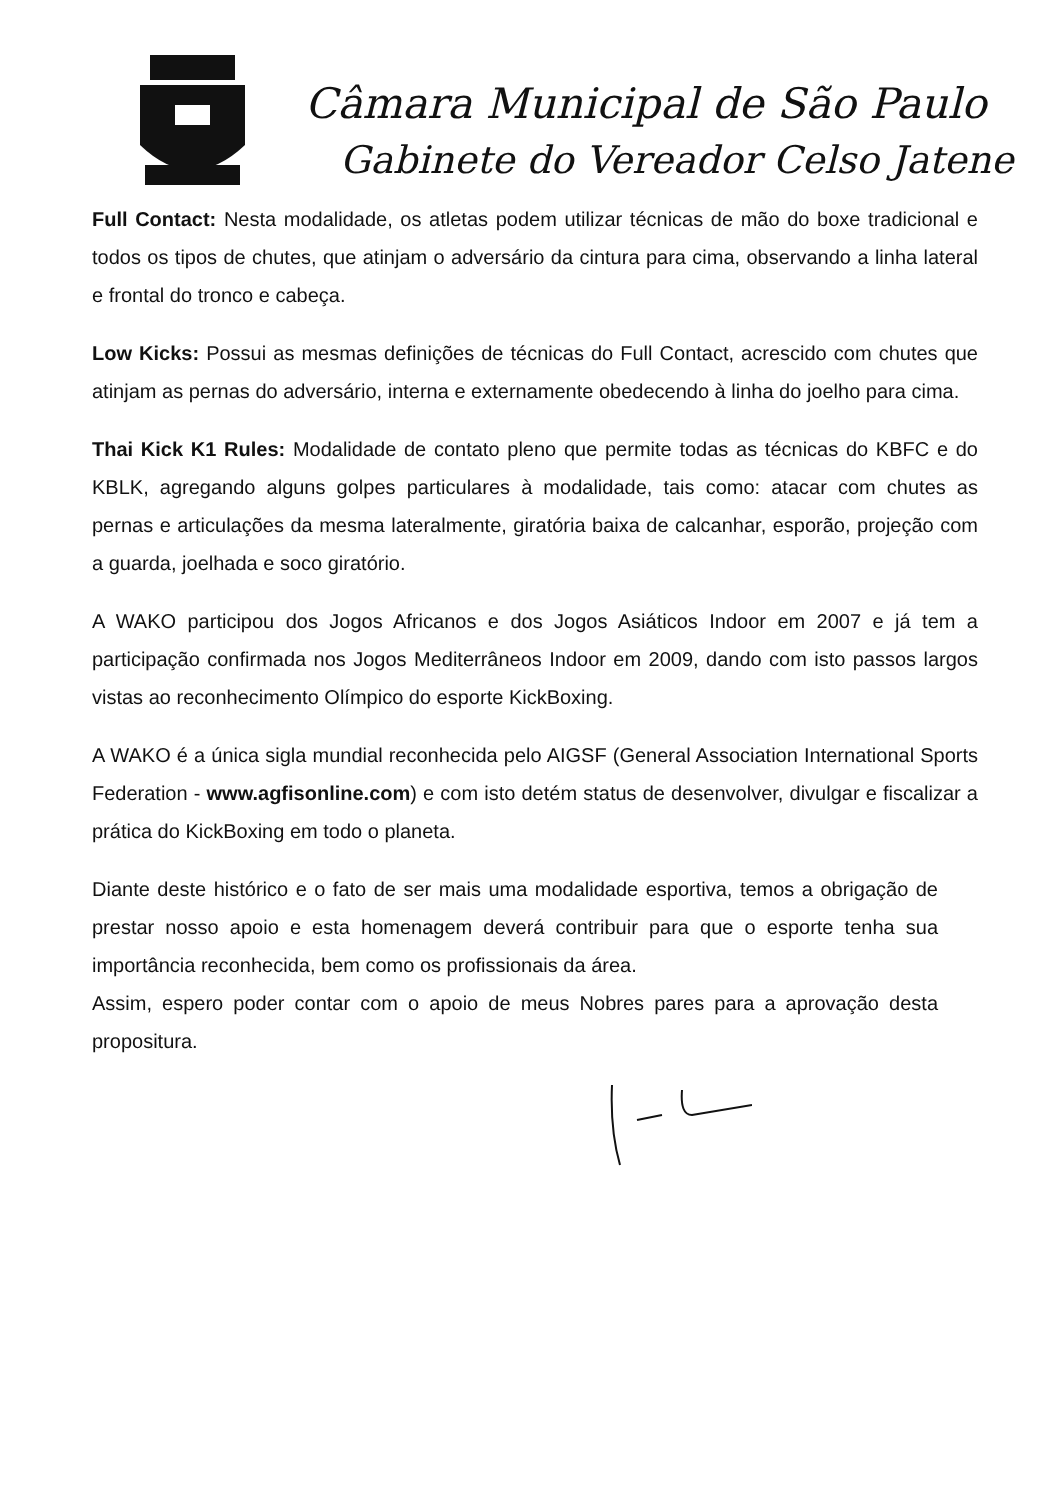Câmara Municipal de São Paulo
Gabinete do Vereador Celso Jatene
Full Contact: Nesta modalidade, os atletas podem utilizar técnicas de mão do boxe tradicional e todos os tipos de chutes, que atinjam o adversário da cintura para cima, observando a linha lateral e frontal do tronco e cabeça.
Low Kicks: Possui as mesmas definições de técnicas do Full Contact, acrescido com chutes que atinjam as pernas do adversário, interna e externamente obedecendo à linha do joelho para cima.
Thai Kick K1 Rules: Modalidade de contato pleno que permite todas as técnicas do KBFC e do KBLK, agregando alguns golpes particulares à modalidade, tais como: atacar com chutes as pernas e articulações da mesma lateralmente, giratória baixa de calcanhar, esporão, projeção com a guarda, joelhada e soco giratório.
A WAKO participou dos Jogos Africanos e dos Jogos Asiáticos Indoor em 2007 e já tem a participação confirmada nos Jogos Mediterrâneos Indoor em 2009, dando com isto passos largos vistas ao reconhecimento Olímpico do esporte KickBoxing.
A WAKO é a única sigla mundial reconhecida pelo AIGSF (General Association International Sports Federation - www.agfisonline.com) e com isto detém status de desenvolver, divulgar e fiscalizar a prática do KickBoxing em todo o planeta.
Diante deste histórico e o fato de ser mais uma modalidade esportiva, temos a obrigação de prestar nosso apoio e esta homenagem deverá contribuir para que o esporte tenha sua importância reconhecida, bem como os profissionais da área.
Assim, espero poder contar com o apoio de meus Nobres pares para a aprovação desta propositura.